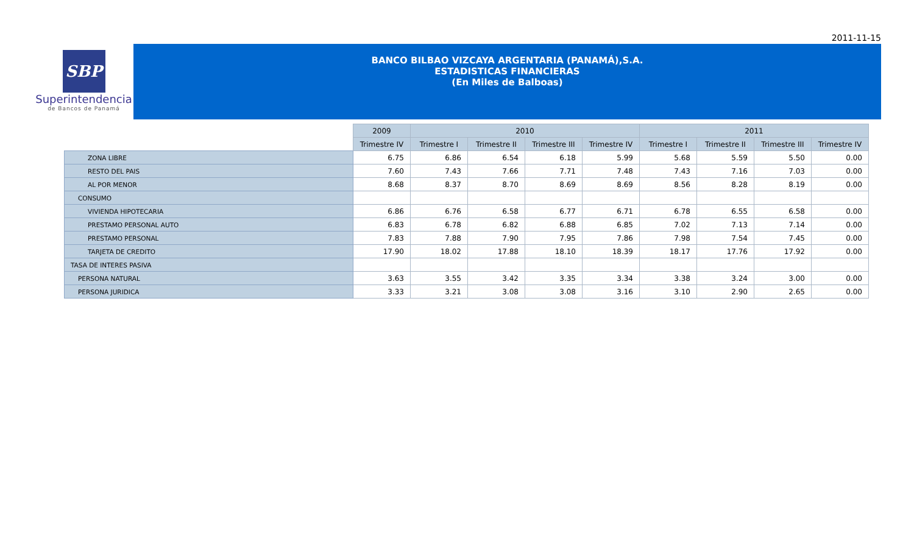2011-11-15
SBP
Superintendencia
de Bancos de Panamá
BANCO BILBAO VIZCAYA ARGENTARIA (PANAMÁ),S.A.
ESTADISTICAS FINANCIERAS
(En Miles de Balboas)
| | 2009 | 2010 | | | | 2011 | | | |
| | Trimestre IV | Trimestre I | Trimestre II | Trimestre III | Trimestre IV | Trimestre I | Trimestre II | Trimestre III | Trimestre IV |
| ZONA LIBRE | 6.75 | 6.86 | 6.54 | 6.18 | 5.99 | 5.68 | 5.59 | 5.50 | 0.00 |
| RESTO DEL PAIS | 7.60 | 7.43 | 7.66 | 7.71 | 7.48 | 7.43 | 7.16 | 7.03 | 0.00 |
| AL POR MENOR | 8.68 | 8.37 | 8.70 | 8.69 | 8.69 | 8.56 | 8.28 | 8.19 | 0.00 |
| CONSUMO | | | | | | | | | |
| VIVIENDA HIPOTECARIA | 6.86 | 6.76 | 6.58 | 6.77 | 6.71 | 6.78 | 6.55 | 6.58 | 0.00 |
| PRESTAMO PERSONAL AUTO | 6.83 | 6.78 | 6.82 | 6.88 | 6.85 | 7.02 | 7.13 | 7.14 | 0.00 |
| PRESTAMO PERSONAL | 7.83 | 7.88 | 7.90 | 7.95 | 7.86 | 7.98 | 7.54 | 7.45 | 0.00 |
| TARJETA DE CREDITO | 17.90 | 18.02 | 17.88 | 18.10 | 18.39 | 18.17 | 17.76 | 17.92 | 0.00 |
| TASA DE INTERES PASIVA | | | | | | | | | |
| PERSONA NATURAL | 3.63 | 3.55 | 3.42 | 3.35 | 3.34 | 3.38 | 3.24 | 3.00 | 0.00 |
| PERSONA JURIDICA | 3.33 | 3.21 | 3.08 | 3.08 | 3.16 | 3.10 | 2.90 | 2.65 | 0.00 |